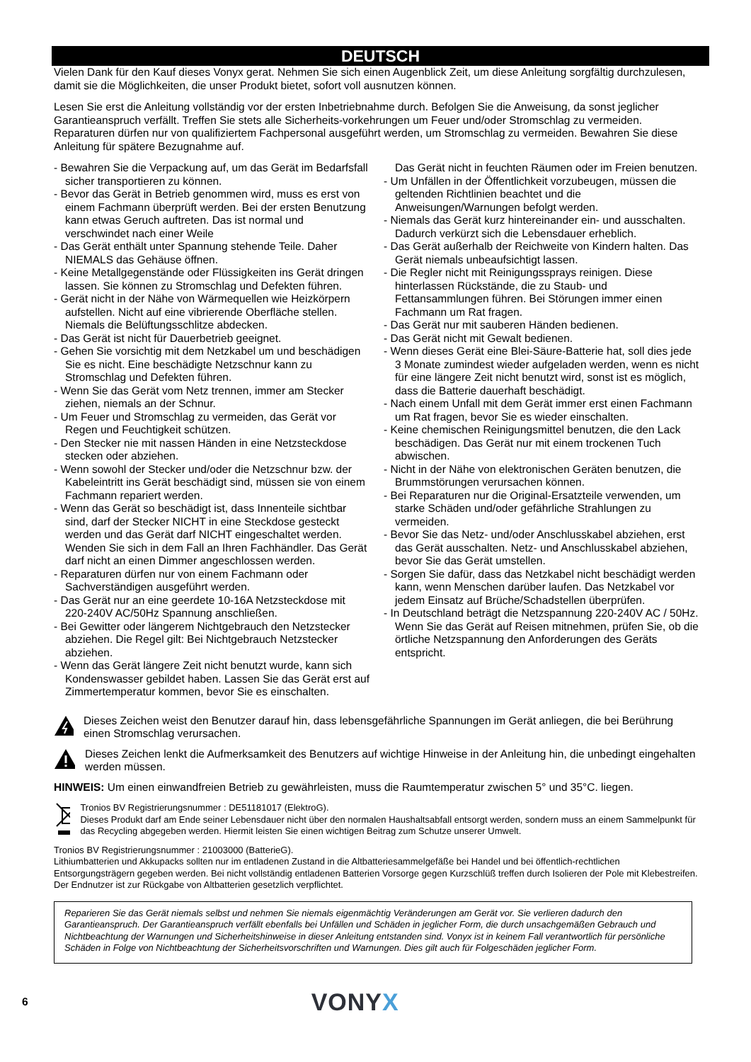DEUTSCH
Vielen Dank für den Kauf dieses Vonyx gerat. Nehmen Sie sich einen Augenblick Zeit, um diese Anleitung sorgfältig durchzulesen, damit sie die Möglichkeiten, die unser Produkt bietet, sofort voll ausnutzen können.
Lesen Sie erst die Anleitung vollständig vor der ersten Inbetriebnahme durch. Befolgen Sie die Anweisung, da sonst jeglicher Garantieanspruch verfällt. Treffen Sie stets alle Sicherheits-vorkehrungen um Feuer und/oder Stromschlag zu vermeiden. Reparaturen dürfen nur von qualifiziertem Fachpersonal ausgeführt werden, um Stromschlag zu vermeiden. Bewahren Sie diese Anleitung für spätere Bezugnahme auf.
- Bewahren Sie die Verpackung auf, um das Gerät im Bedarfsfall sicher transportieren zu können.
- Bevor das Gerät in Betrieb genommen wird, muss es erst von einem Fachmann überprüft werden. Bei der ersten Benutzung kann etwas Geruch auftreten. Das ist normal und verschwindet nach einer Weile
- Das Gerät enthält unter Spannung stehende Teile. Daher NIEMALS das Gehäuse öffnen.
- Keine Metallgegenstände oder Flüssigkeiten ins Gerät dringen lassen. Sie können zu Stromschlag und Defekten führen.
- Gerät nicht in der Nähe von Wärmequellen wie Heizkörpern aufstellen. Nicht auf eine vibrierende Oberfläche stellen. Niemals die Belüftungsschlitze abdecken.
- Das Gerät ist nicht für Dauerbetrieb geeignet.
- Gehen Sie vorsichtig mit dem Netzkabel um und beschädigen Sie es nicht. Eine beschädigte Netzschnur kann zu Stromschlag und Defekten führen.
- Wenn Sie das Gerät vom Netz trennen, immer am Stecker ziehen, niemals an der Schnur.
- Um Feuer und Stromschlag zu vermeiden, das Gerät vor Regen und Feuchtigkeit schützen.
- Den Stecker nie mit nassen Händen in eine Netzsteckdose stecken oder abziehen.
- Wenn sowohl der Stecker und/oder die Netzschnur bzw. der Kabeleintritt ins Gerät beschädigt sind, müssen sie von einem Fachmann repariert werden.
- Wenn das Gerät so beschädigt ist, dass Innenteile sichtbar sind, darf der Stecker NICHT in eine Steckdose gesteckt werden und das Gerät darf NICHT eingeschaltet werden. Wenden Sie sich in dem Fall an Ihren Fachhändler. Das Gerät darf nicht an einen Dimmer angeschlossen werden.
- Reparaturen dürfen nur von einem Fachmann oder Sachverständigen ausgeführt werden.
- Das Gerät nur an eine geerdete 10-16A Netzsteckdose mit 220-240V AC/50Hz Spannung anschließen.
- Bei Gewitter oder längerem Nichtgebrauch den Netzstecker abziehen. Die Regel gilt: Bei Nichtgebrauch Netzstecker abziehen.
- Wenn das Gerät längere Zeit nicht benutzt wurde, kann sich Kondenswasser gebildet haben. Lassen Sie das Gerät erst auf Zimmertemperatur kommen, bevor Sie es einschalten.
Das Gerät nicht in feuchten Räumen oder im Freien benutzen.
- Um Unfällen in der Öffentlichkeit vorzubeugen, müssen die geltenden Richtlinien beachtet und die Anweisungen/Warnungen befolgt werden.
- Niemals das Gerät kurz hintereinander ein- und ausschalten. Dadurch verkürzt sich die Lebensdauer erheblich.
- Das Gerät außerhalb der Reichweite von Kindern halten. Das Gerät niemals unbeaufsichtigt lassen.
- Die Regler nicht mit Reinigungssprays reinigen. Diese hinterlassen Rückstände, die zu Staub- und Fettansammlungen führen. Bei Störungen immer einen Fachmann um Rat fragen.
- Das Gerät nur mit sauberen Händen bedienen.
- Das Gerät nicht mit Gewalt bedienen.
- Wenn dieses Gerät eine Blei-Säure-Batterie hat, soll dies jede 3 Monate zumindest wieder aufgeladen werden, wenn es nicht für eine längere Zeit nicht benutzt wird, sonst ist es möglich, dass die Batterie dauerhaft beschädigt.
- Nach einem Unfall mit dem Gerät immer erst einen Fachmann um Rat fragen, bevor Sie es wieder einschalten.
- Keine chemischen Reinigungsmittel benutzen, die den Lack beschädigen. Das Gerät nur mit einem trockenen Tuch abwischen.
- Nicht in der Nähe von elektronischen Geräten benutzen, die Brummstörungen verursachen können.
- Bei Reparaturen nur die Original-Ersatzteile verwenden, um starke Schäden und/oder gefährliche Strahlungen zu vermeiden.
- Bevor Sie das Netz- und/oder Anschlusskabel abziehen, erst das Gerät ausschalten. Netz- und Anschlusskabel abziehen, bevor Sie das Gerät umstellen.
- Sorgen Sie dafür, dass das Netzkabel nicht beschädigt werden kann, wenn Menschen darüber laufen. Das Netzkabel vor jedem Einsatz auf Brüche/Schadstellen überprüfen.
- In Deutschland beträgt die Netzspannung 220-240V AC / 50Hz. Wenn Sie das Gerät auf Reisen mitnehmen, prüfen Sie, ob die örtliche Netzspannung den Anforderungen des Geräts entspricht.
Dieses Zeichen weist den Benutzer darauf hin, dass lebensgefährliche Spannungen im Gerät anliegen, die bei Berührung einen Stromschlag verursachen.
Dieses Zeichen lenkt die Aufmerksamkeit des Benutzers auf wichtige Hinweise in der Anleitung hin, die unbedingt eingehalten werden müssen.
HINWEIS: Um einen einwandfreien Betrieb zu gewährleisten, muss die Raumtemperatur zwischen 5° und 35°C. liegen.
Tronios BV Registrierungsnummer : DE51181017 (ElektroG).
Dieses Produkt darf am Ende seiner Lebensdauer nicht über den normalen Haushaltsabfall entsorgt werden, sondern muss an einem Sammelpunkt für das Recycling abgegeben werden. Hiermit leisten Sie einen wichtigen Beitrag zum Schutze unserer Umwelt.
Tronios BV Registrierungsnummer : 21003000 (BatterieG).
Lithiumbatterien und Akkupacks sollten nur im entladenen Zustand in die Altbatteriesammelgefäße bei Handel und bei öffentlich-rechtlichen Entsorgungsträgern gegeben werden. Bei nicht vollständig entladenen Batterien Vorsorge gegen Kurzschlüß treffen durch Isolieren der Pole mit Klebestreifen. Der Endnutzer ist zur Rückgabe von Altbatterien gesetzlich verpflichtet.
Reparieren Sie das Gerät niemals selbst und nehmen Sie niemals eigenmächtig Veränderungen am Gerät vor. Sie verlieren dadurch den Garantieanspruch. Der Garantieanspruch verfällt ebenfalls bei Unfällen und Schäden in jeglicher Form, die durch unsachgemäßen Gebrauch und Nichtbeachtung der Warnungen und Sicherheitshinweise in dieser Anleitung entstanden sind. Vonyx ist in keinem Fall verantwortlich für persönliche Schäden in Folge von Nichtbeachtung der Sicherheitsvorschriften und Warnungen. Dies gilt auch für Folgeschäden jeglicher Form.
6 VONYX